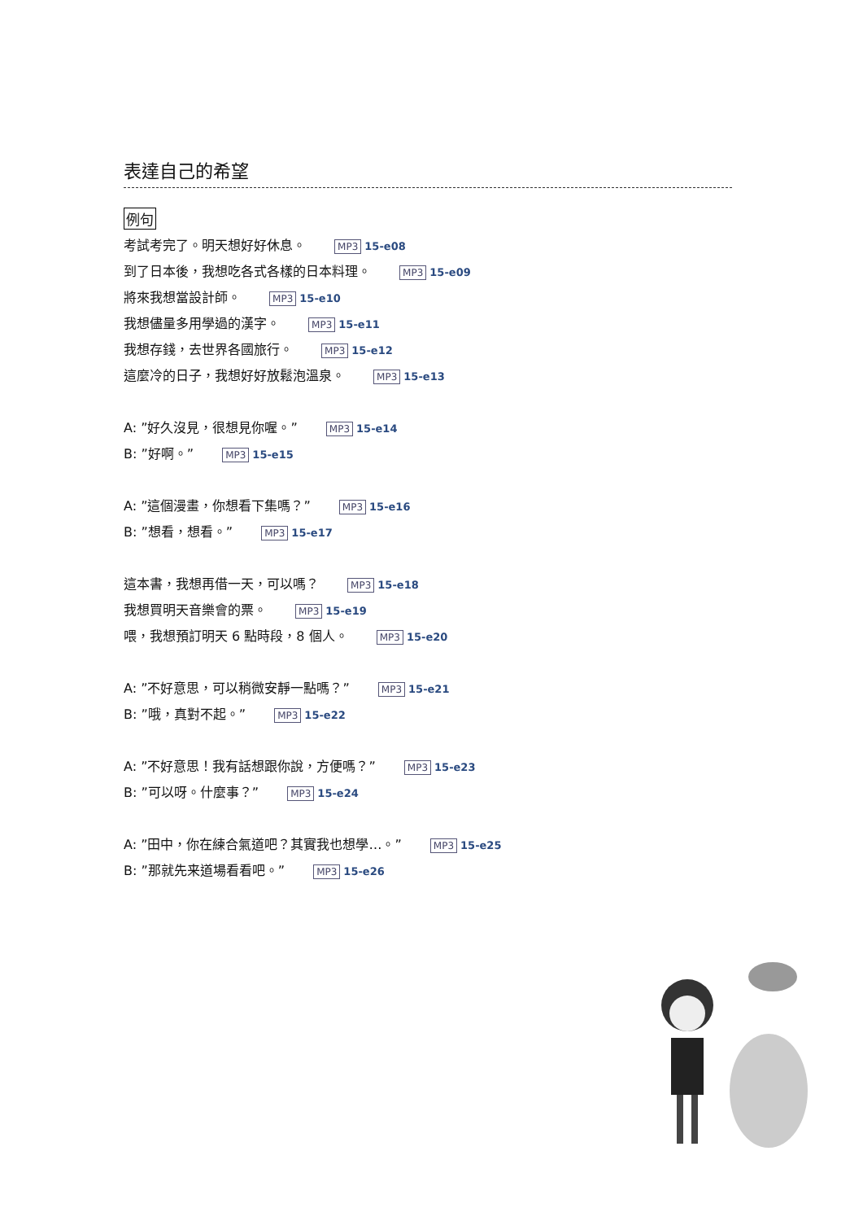表達自己的希望
例句
考試考完了。明天想好好休息。 MP3 15-e08
到了日本後，我想吃各式各樣的日本料理。 MP3 15-e09
將來我想當設計師。 MP3 15-e10
我想儘量多用學過的漢字。 MP3 15-e11
我想存錢，去世界各國旅行。 MP3 15-e12
這麼冷的日子，我想好好放鬆泡溫泉。 MP3 15-e13
A: ”好久沒見，很想見你喔。” MP3 15-e14
B: ”好啊。” MP3 15-e15
A: ”這個漫畫，你想看下集嗎？” MP3 15-e16
B: ”想看，想看。” MP3 15-e17
這本書，我想再借一天，可以嗎？ MP3 15-e18
我想買明天音樂會的票。 MP3 15-e19
喂，我想預訂明天 6 點時段，8 個人。 MP3 15-e20
A: ”不好意思，可以稍微安靜一點嗎？” MP3 15-e21
B: ”哦，真對不起。” MP3 15-e22
A: ”不好意思！我有話想跟你說，方便嗎？” MP3 15-e23
B: ”可以呀。什麼事？” MP3 15-e24
A: ”田中，你在練合氣道吧？其實我也想學…。” MP3 15-e25
B: ”那就先来道場看看吧。” MP3 15-e26